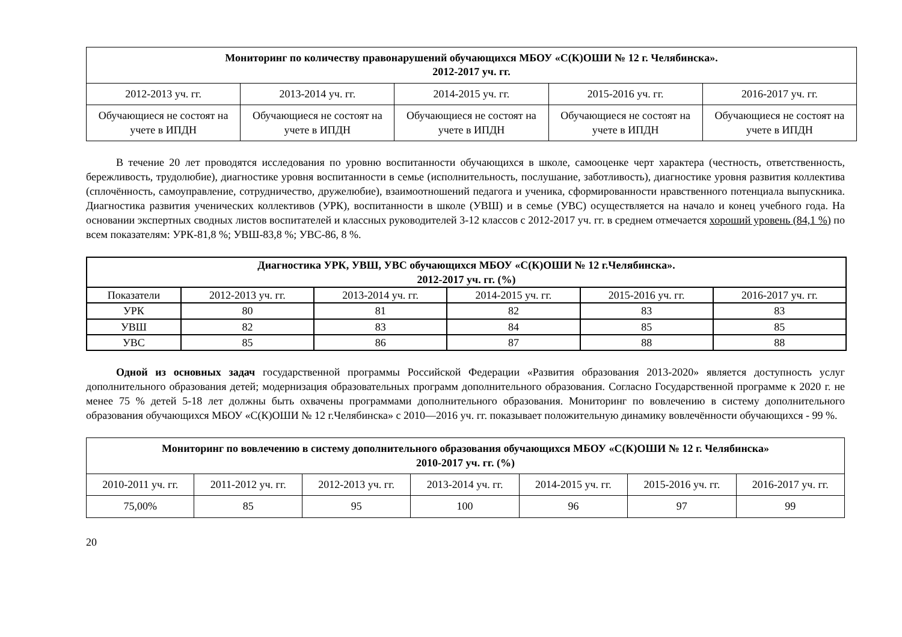| Мониторинг по количеству правонарушений обучающихся МБОУ «С(К)ОШИ № 12 г. Челябинска». 2012-2017 уч. гг. | | | | |
| --- | --- | --- | --- | --- |
| 2012-2013 уч. гг. | 2013-2014 уч. гг. | 2014-2015 уч. гг. | 2015-2016 уч. гг. | 2016-2017 уч. гг. |
| Обучающиеся не состоят на учете в ИПДН | Обучающиеся не состоят на учете в ИПДН | Обучающиеся не состоят на учете в ИПДН | Обучающиеся не состоят на учете в ИПДН | Обучающиеся не состоят на учете в ИПДН |
В течение 20 лет проводятся исследования по уровню воспитанности обучающихся в школе, самооценке черт характера (честность, ответственность, бережливость, трудолюбие), диагностике уровня воспитанности в семье (исполнительность, послушание, заботливость), диагностике уровня развития коллектива (сплочённость, самоуправление, сотрудничество, дружелюбие), взаимоотношений педагога и ученика, сформированности нравственного потенциала выпускника. Диагностика развития ученических коллективов (УРК), воспитанности в школе (УВШ) и в семье (УВС) осуществляется на начало и конец учебного года. На основании экспертных сводных листов воспитателей и классных руководителей 3-12 классов с 2012-2017 уч. гг. в среднем отмечается хороший уровень (84,1 %) по всем показателям: УРК-81,8 %; УВШ-83,8 %; УВС-86, 8 %.
| Диагностика УРК, УВШ, УВС обучающихся МБОУ «С(К)ОШИ № 12 г.Челябинска». 2012-2017 уч. гг. (%) | | | | | |
| --- | --- | --- | --- | --- | --- |
| Показатели | 2012-2013 уч. гг. | 2013-2014 уч. гг. | 2014-2015 уч. гг. | 2015-2016 уч. гг. | 2016-2017 уч. гг. |
| УРК | 80 | 81 | 82 | 83 | 83 |
| УВШ | 82 | 83 | 84 | 85 | 85 |
| УВС | 85 | 86 | 87 | 88 | 88 |
Одной из основных задач государственной программы Российской Федерации «Развития образования 2013-2020» является доступность услуг дополнительного образования детей; модернизация образовательных программ дополнительного образования. Согласно Государственной программе к 2020 г. не менее 75 % детей 5-18 лет должны быть охвачены программами дополнительного образования. Мониторинг по вовлечению в систему дополнительного образования обучающихся МБОУ «С(К)ОШИ № 12 г.Челябинска» с 2010—2016 уч. гг. показывает положительную динамику вовлечённости обучающихся - 99 %.
| Мониторинг по вовлечению в систему дополнительного образования обучающихся МБОУ «С(К)ОШИ № 12 г. Челябинска» 2010-2017 уч. гг. (%) | | | | | | |
| --- | --- | --- | --- | --- | --- | --- |
| 2010-2011 уч. гг. | 2011-2012 уч. гг. | 2012-2013 уч. гг. | 2013-2014 уч. гг. | 2014-2015 уч. гг. | 2015-2016 уч. гг. | 2016-2017 уч. гг. |
| 75,00% | 85 | 95 | 100 | 96 | 97 | 99 |
20